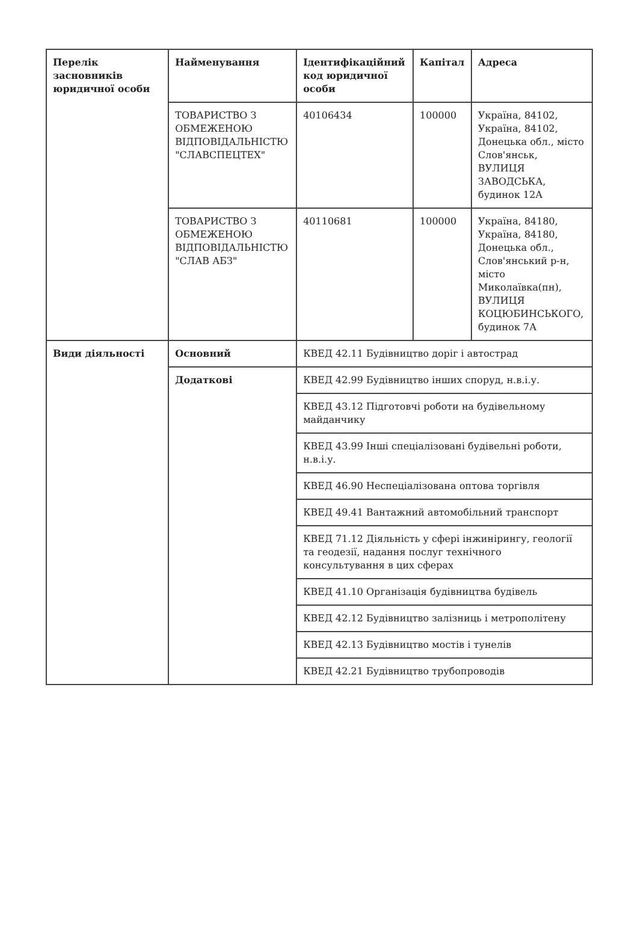| Перелік засновників юридичної особи | Найменування | Ідентифікаційний код юридичної особи | Капітал | Адреса |
| --- | --- | --- | --- | --- |
| | ТОВАРИСТВО З ОБМЕЖЕНОЮ ВІДПОВІДАЛЬНІСТЮ "СЛАВСПЕЦТЕХ" | 40106434 | 100000 | Україна, 84102, Україна, 84102, Донецька обл., місто Слов'янськ, ВУЛИЦЯ ЗАВОДСЬКА, будинок 12А |
| | ТОВАРИСТВО З ОБМЕЖЕНОЮ ВІДПОВІДАЛЬНІСТЮ "СЛАВ АБЗ" | 40110681 | 100000 | Україна, 84180, Україна, 84180, Донецька обл., Слов'янський р-н, місто Миколаївка(пн), ВУЛИЦЯ КОЦЮБИНСЬКОГО, будинок 7А |
| Види діяльності | Основний | КВЕД 42.11 Будівництво доріг і автострад | | |
| | Додаткові | КВЕД 42.99 Будівництво інших споруд, н.в.і.у. | | |
| | | КВЕД 43.12 Підготовчі роботи на будівельному майданчику | | |
| | | КВЕД 43.99 Інші спеціалізовані будівельні роботи, н.в.і.у. | | |
| | | КВЕД 46.90 Неспеціалізована оптова торгівля | | |
| | | КВЕД 49.41 Вантажний автомобільний транспорт | | |
| | | КВЕД 71.12 Діяльність у сфері інжинірингу, геології та геодезії, надання послуг технічного консультування в цих сферах | | |
| | | КВЕД 41.10 Організація будівництва будівель | | |
| | | КВЕД 42.12 Будівництво залізниць і метрополітену | | |
| | | КВЕД 42.13 Будівництво мостів і тунелів | | |
| | | КВЕД 42.21 Будівництво трубопроводів | | |